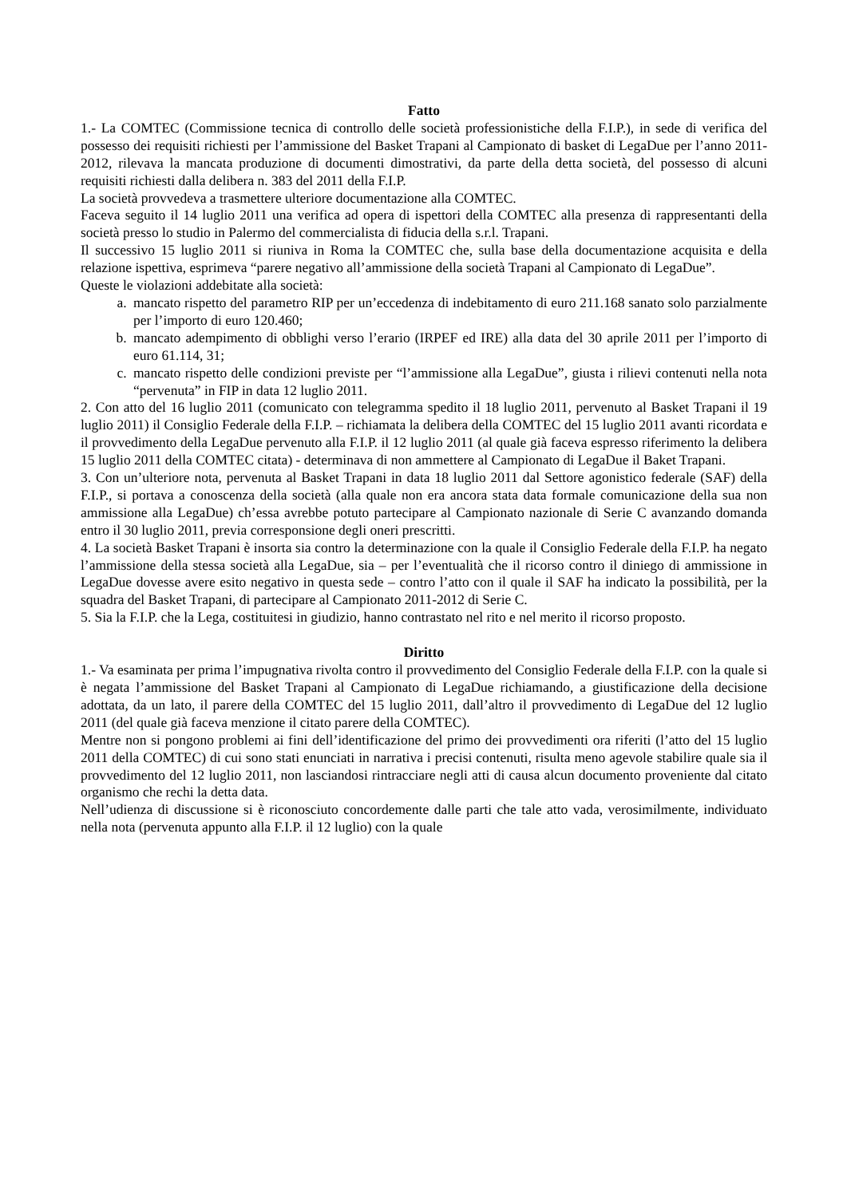Fatto
1.- La COMTEC (Commissione tecnica di controllo delle società professionistiche della F.I.P.), in sede di verifica del possesso dei requisiti richiesti per l’ammissione del Basket Trapani al Campionato di basket di LegaDue per l’anno 2011-2012, rilevava la mancata produzione di documenti dimostrativi, da parte della detta società, del possesso di alcuni requisiti richiesti dalla delibera n. 383 del 2011 della F.I.P.
La società provvedeva a trasmettere ulteriore documentazione alla COMTEC.
Faceva seguito il 14 luglio 2011 una verifica ad opera di ispettori della COMTEC alla presenza di rappresentanti della società presso lo studio in Palermo del commercialista di fiducia della s.r.l. Trapani.
Il successivo 15 luglio 2011 si riuniva in Roma la COMTEC che, sulla base della documentazione acquisita e della relazione ispettiva, esprimeva “parere negativo all’ammissione della società Trapani al Campionato di LegaDue”.
Queste le violazioni addebitate alla società:
a. mancato rispetto del parametro RIP per un’eccedenza di indebitamento di euro 211.168 sanato solo parzialmente per l’importo di euro 120.460;
b. mancato adempimento di obblighi verso l’erario (IRPEF ed IRE) alla data del 30 aprile 2011 per l’importo di euro 61.114, 31;
c. mancato rispetto delle condizioni previste per “l’ammissione alla LegaDue”, giusta i rilievi contenuti nella nota “pervenuta” in FIP in data 12 luglio 2011.
2. Con atto del 16 luglio 2011 (comunicato con telegramma spedito il 18 luglio 2011, pervenuto al Basket Trapani il 19 luglio 2011) il Consiglio Federale della F.I.P. – richiamata la delibera della COMTEC del 15 luglio 2011 avanti ricordata e il provvedimento della LegaDue pervenuto alla F.I.P. il 12 luglio 2011 (al quale già faceva espresso riferimento la delibera 15 luglio 2011 della COMTEC citata) - determinava di non ammettere al Campionato di LegaDue il Baket Trapani.
3. Con un’ulteriore nota, pervenuta al Basket Trapani in data 18 luglio 2011 dal Settore agonistico federale (SAF) della F.I.P., si portava a conoscenza della società (alla quale non era ancora stata data formale comunicazione della sua non ammissione alla LegaDue) ch’essa avrebbe potuto partecipare al Campionato nazionale di Serie C avanzando domanda entro il 30 luglio 2011, previa corresponsione degli oneri prescritti.
4. La società Basket Trapani è insorta sia contro la determinazione con la quale il Consiglio Federale della F.I.P. ha negato l’ammissione della stessa società alla LegaDue, sia – per l’eventualità che il ricorso contro il diniego di ammissione in LegaDue dovesse avere esito negativo in questa sede – contro l’atto con il quale il SAF ha indicato la possibilità, per la squadra del Basket Trapani, di partecipare al Campionato 2011-2012 di Serie C.
5. Sia la F.I.P. che la Lega, costituitesi in giudizio, hanno contrastato nel rito e nel merito il ricorso proposto.
Diritto
1.- Va esaminata per prima l’impugnativa rivolta contro il provvedimento del Consiglio Federale della F.I.P. con la quale si è negata l’ammissione del Basket Trapani al Campionato di LegaDue richiamando, a giustificazione della decisione adottata, da un lato, il parere della COMTEC del 15 luglio 2011, dall’altro il provvedimento di LegaDue del 12 luglio 2011 (del quale già faceva menzione il citato parere della COMTEC).
Mentre non si pongono problemi ai fini dell’identificazione del primo dei provvedimenti ora riferiti (l’atto del 15 luglio 2011 della COMTEC) di cui sono stati enunciati in narrativa i precisi contenuti, risulta meno agevole stabilire quale sia il provvedimento del 12 luglio 2011, non lasciandosi rintracciare negli atti di causa alcun documento proveniente dal citato organismo che rechi la detta data.
Nell’udienza di discussione si è riconosciuto concordemente dalle parti che tale atto vada, verosimilmente, individuato nella nota (pervenuta appunto alla F.I.P. il 12 luglio) con la quale